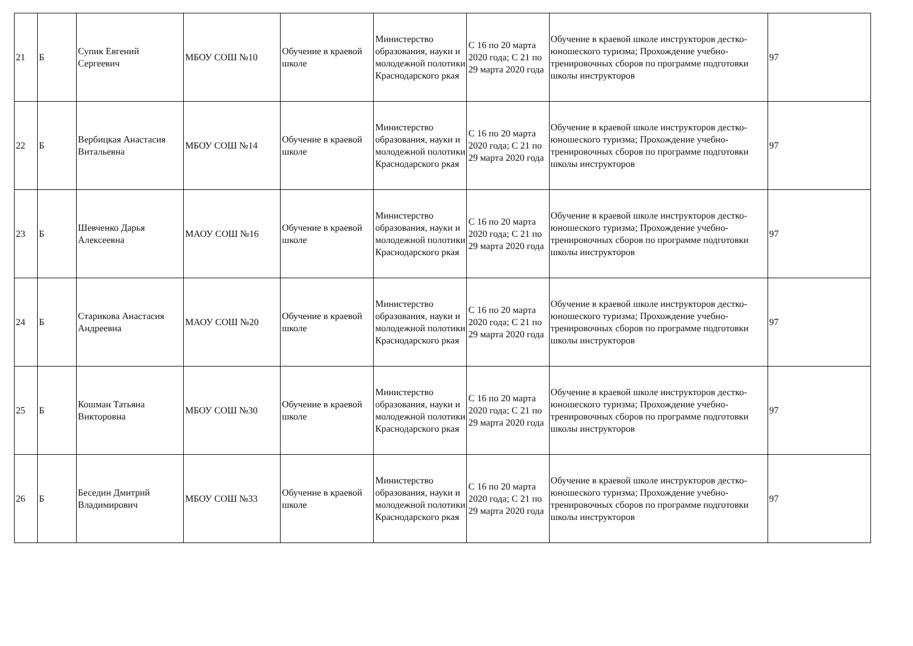| 21 | Б | Супик Евгений Сергеевич | МБОУ СОШ №10 | Обучение в краевой школе | Министерство образования, науки и молодежной полотики Краснодарского ркая | С 16 по 20 марта 2020 года; С 21 по 29 марта 2020 года | Обучение в краевой школе инструкторов дестко-юношеского туризма; Прохождение учебно-тренировочных сборов по программе подготовки школы инструкторов | 97 |
| 22 | Б | Вербицкая Анастасия Витальевна | МБОУ СОШ №14 | Обучение в краевой школе | Министерство образования, науки и молодежной полотики Краснодарского ркая | С 16 по 20 марта 2020 года; С 21 по 29 марта 2020 года | Обучение в краевой школе инструкторов дестко-юношеского туризма; Прохождение учебно-тренировочных сборов по программе подготовки школы инструкторов | 97 |
| 23 | Б | Шевченко Дарья Алексеевна | МАОУ СОШ №16 | Обучение в краевой школе | Министерство образования, науки и молодежной полотики Краснодарского ркая | С 16 по 20 марта 2020 года; С 21 по 29 марта 2020 года | Обучение в краевой школе инструкторов дестко-юношеского туризма; Прохождение учебно-тренировочных сборов по программе подготовки школы инструкторов | 97 |
| 24 | Б | Старикова Анастасия Андреевна | МАОУ СОШ №20 | Обучение в краевой школе | Министерство образования, науки и молодежной полотики Краснодарского ркая | С 16 по 20 марта 2020 года; С 21 по 29 марта 2020 года | Обучение в краевой школе инструкторов дестко-юношеского туризма; Прохождение учебно-тренировочных сборов по программе подготовки школы инструкторов | 97 |
| 25 | Б | Кошман Татьяна Викторовна | МБОУ СОШ №30 | Обучение в краевой школе | Министерство образования, науки и молодежной полотики Краснодарского ркая | С 16 по 20 марта 2020 года; С 21 по 29 марта 2020 года | Обучение в краевой школе инструкторов дестко-юношеского туризма; Прохождение учебно-тренировочных сборов по программе подготовки школы инструкторов | 97 |
| 26 | Б | Беседин Дмитрий Владимирович | МБОУ СОШ №33 | Обучение в краевой школе | Министерство образования, науки и молодежной полотики Краснодарского ркая | С 16 по 20 марта 2020 года; С 21 по 29 марта 2020 года | Обучение в краевой школе инструкторов дестко-юношеского туризма; Прохождение учебно-тренировочных сборов по программе подготовки школы инструкторов | 97 |